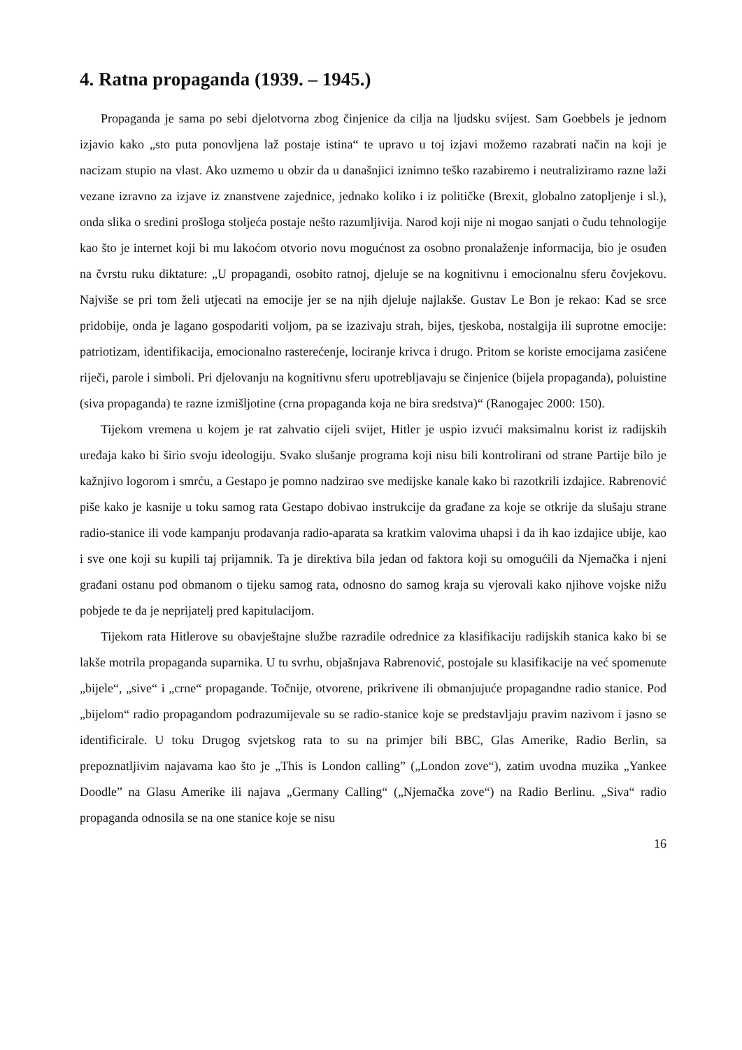4. Ratna propaganda (1939. – 1945.)
Propaganda je sama po sebi djelotvorna zbog činjenice da cilja na ljudsku svijest. Sam Goebbels je jednom izjavio kako „sto puta ponovljena laž postaje istina“ te upravo u toj izjavi možemo razabrati način na koji je nacizam stupio na vlast. Ako uzmemo u obzir da u današnjici iznimno teško razabiremo i neutraliziramo razne laži vezane izravno za izjave iz znanstvene zajednice, jednako koliko i iz političke (Brexit, globalno zatopljenje i sl.), onda slika o sredini prošloga stoljeća postaje nešto razumljivija. Narod koji nije ni mogao sanjati o čudu tehnologije kao što je internet koji bi mu lakoćom otvorio novu mogućnost za osobno pronalaženje informacija, bio je osuđen na čvrstu ruku diktature: „U propagandi, osobito ratnoj, djeluje se na kognitivnu i emocionalnu sferu čovjekovu. Najviše se pri tom želi utjecati na emocije jer se na njih djeluje najlakše. Gustav Le Bon je rekao: Kad se srce pridobije, onda je lagano gospodariti voljom, pa se izazivaju strah, bijes, tjeskoba, nostalgija ili suprotne emocije: patriotizam, identifikacija, emocionalno rasterećenje, lociranje krivca i drugo. Pritom se koriste emocijama zasićene riječi, parole i simboli. Pri djelovanju na kognitivnu sferu upotrebljavaju se činjenice (bijela propaganda), poluistine (siva propaganda) te razne izmišljotine (crna propaganda koja ne bira sredstva)“ (Ranogajec 2000: 150).
Tijekom vremena u kojem je rat zahvatio cijeli svijet, Hitler je uspio izvući maksimalnu korist iz radijskih uređaja kako bi širio svoju ideologiju. Svako slušanje programa koji nisu bili kontrolirani od strane Partije bilo je kažnjivo logorom i smrću, a Gestapo je pomno nadzirao sve medijske kanale kako bi razotkrili izdajice. Rabrenović piše kako je kasnije u toku samog rata Gestapo dobivao instrukcije da građane za koje se otkrije da slušaju strane radio-stanice ili vode kampanju prodavanja radio-aparata sa kratkim valovima uhapsi i da ih kao izdajice ubije, kao i sve one koji su kupili taj prijamnik. Ta je direktiva bila jedan od faktora koji su omogućili da Njemačka i njeni građani ostanu pod obmanom o tijeku samog rata, odnosno do samog kraja su vjerovali kako njihove vojske nižu pobjede te da je neprijatelj pred kapitulacijom.
Tijekom rata Hitlerove su obavještajne službe razradile odrednice za klasifikaciju radijskih stanica kako bi se lakše motrila propaganda suparnika. U tu svrhu, objašnjava Rabrenović, postojale su klasifikacije na već spomenute „bijele“, „sive“ i „crne“ propagande. Točnije, otvorene, prikrivene ili obmanjujuće propagandne radio stanice. Pod „bijelom“ radio propagandom podrazumijevale su se radio-stanice koje se predstavljaju pravim nazivom i jasno se identificirale. U toku Drugog svjetskog rata to su na primjer bili BBC, Glas Amerike, Radio Berlin, sa prepoznatljivim najavama kao što je „This is London calling” („London zove“), zatim uvodna muzika „Yankee Doodle” na Glasu Amerike ili najava „Germany Calling“ („Njemačka zove“) na Radio Berlinu. „Siva“ radio propaganda odnosila se na one stanice koje se nisu
16